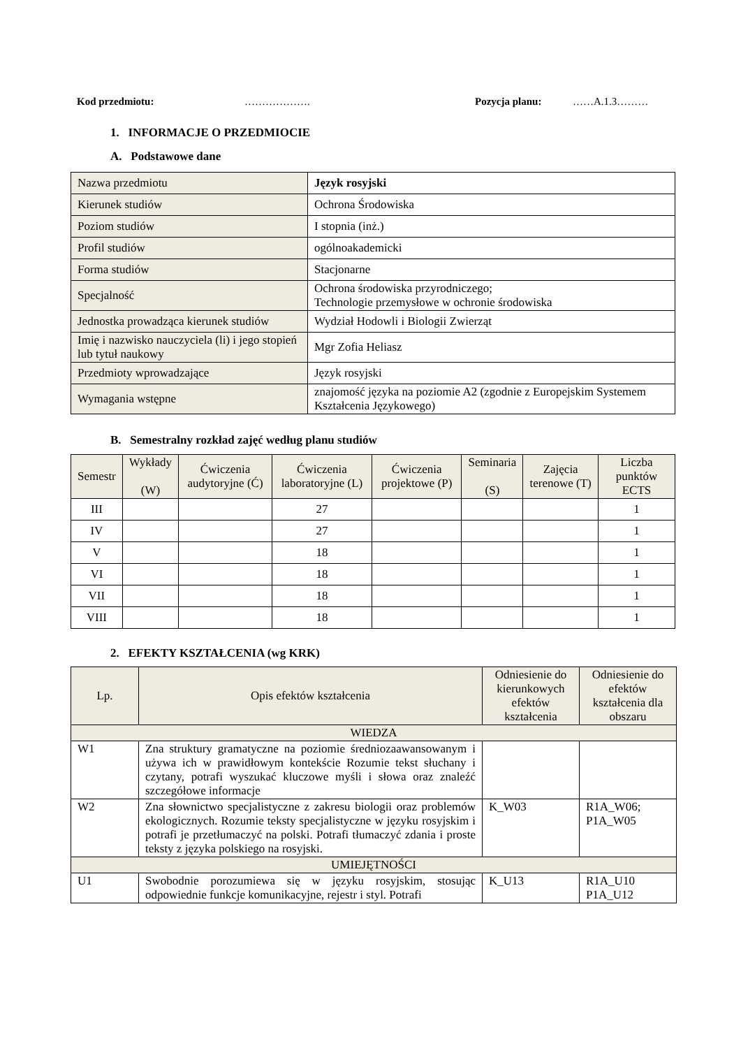Kod przedmiotu: ………………. Pozycja planu: ……A.1.3………
1. INFORMACJE O PRZEDMIOCIE
A. Podstawowe dane
| Nazwa przedmiotu | Język rosyjski |
| Kierunek studiów | Ochrona Środowiska |
| Poziom studiów | I stopnia (inż.) |
| Profil studiów | ogólnoakademicki |
| Forma studiów | Stacjonarne |
| Specjalność | Ochrona środowiska przyrodniczego; Technologie przemysłowe w ochronie środowiska |
| Jednostka prowadząca kierunek studiów | Wydział Hodowli i Biologii Zwierząt |
| Imię i nazwisko nauczyciela (li) i jego stopień lub tytuł naukowy | Mgr Zofia Heliasz |
| Przedmioty wprowadzające | Język rosyjski |
| Wymagania wstępne | znajomość języka na poziomie A2 (zgodnie z Europejskim Systemem Kształcenia Językowego) |
B. Semestralny rozkład zajęć według planu studiów
| Semestr | Wykłady (W) | Ćwiczenia audytoryjne (Ć) | Ćwiczenia laboratoryjne (L) | Ćwiczenia projektowe (P) | Seminaria (S) | Zajęcia terenowe (T) | Liczba punktów ECTS |
| --- | --- | --- | --- | --- | --- | --- | --- |
| III | | | 27 | | | | 1 |
| IV | | | 27 | | | | 1 |
| V | | | 18 | | | | 1 |
| VI | | | 18 | | | | 1 |
| VII | | | 18 | | | | 1 |
| VIII | | | 18 | | | | 1 |
2. EFEKTY KSZTAŁCENIA (wg KRK)
| Lp. | Opis efektów kształcenia | Odniesienie do kierunkowych efektów kształcenia | Odniesienie do efektów kształcenia dla obszaru |
| --- | --- | --- | --- |
| WIEDZA | | | |
| W1 | Zna struktury gramatyczne na poziomie średniozaawansowanym i używa ich w prawidłowym kontekście Rozumie tekst słuchany i czytany, potrafi wyszukać kluczowe myśli i słowa oraz znaleźć szczegółowe informacje | | |
| W2 | Zna słownictwo specjalistyczne z zakresu biologii oraz problemów ekologicznych. Rozumie teksty specjalistyczne w języku rosyjskim i potrafi je przetłumaczyć na polski. Potrafi tłumaczyć zdania i proste teksty z języka polskiego na rosyjski. | K_W03 | R1A_W06; P1A_W05 |
| UMIEJĘTNOŚCI | | | |
| U1 | Swobodnie porozumiewa się w języku rosyjskim, stosując odpowiednie funkcje komunikacyjne, rejestr i styl. Potrafi | K_U13 | R1A_U10 P1A_U12 |